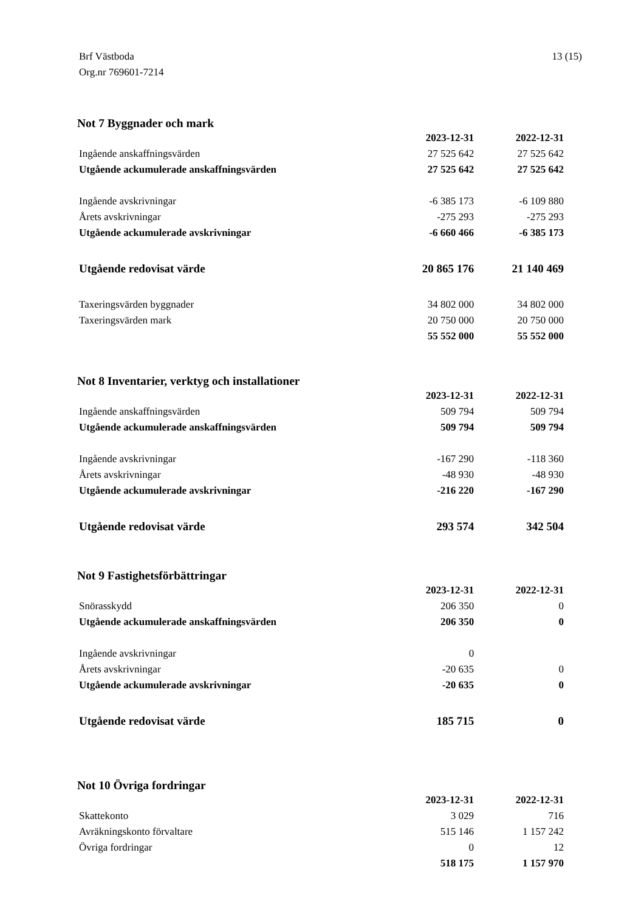Brf Västboda
Org.nr 769601-7214
13 (15)
Not 7 Byggnader och mark
| | 2023-12-31 | 2022-12-31 |
| Ingående anskaffningsvärden | 27 525 642 | 27 525 642 |
| Utgående ackumulerade anskaffningsvärden | 27 525 642 | 27 525 642 |
| Ingående avskrivningar | -6 385 173 | -6 109 880 |
| Årets avskrivningar | -275 293 | -275 293 |
| Utgående ackumulerade avskrivningar | -6 660 466 | -6 385 173 |
| Utgående redovisat värde | 20 865 176 | 21 140 469 |
| Taxeringsvärden byggnader | 34 802 000 | 34 802 000 |
| Taxeringsvärden mark | 20 750 000 | 20 750 000 |
| | 55 552 000 | 55 552 000 |
Not 8 Inventarier, verktyg och installationer
| | 2023-12-31 | 2022-12-31 |
| Ingående anskaffningsvärden | 509 794 | 509 794 |
| Utgående ackumulerade anskaffningsvärden | 509 794 | 509 794 |
| Ingående avskrivningar | -167 290 | -118 360 |
| Årets avskrivningar | -48 930 | -48 930 |
| Utgående ackumulerade avskrivningar | -216 220 | -167 290 |
| Utgående redovisat värde | 293 574 | 342 504 |
Not 9 Fastighetsförbättringar
| | 2023-12-31 | 2022-12-31 |
| Snörasskydd | 206 350 | 0 |
| Utgående ackumulerade anskaffningsvärden | 206 350 | 0 |
| Ingående avskrivningar | 0 | |
| Årets avskrivningar | -20 635 | 0 |
| Utgående ackumulerade avskrivningar | -20 635 | 0 |
| Utgående redovisat värde | 185 715 | 0 |
Not 10 Övriga fordringar
| | 2023-12-31 | 2022-12-31 |
| Skattekonto | 3 029 | 716 |
| Avräkningskonto förvaltare | 515 146 | 1 157 242 |
| Övriga fordringar | 0 | 12 |
| | 518 175 | 1 157 970 |